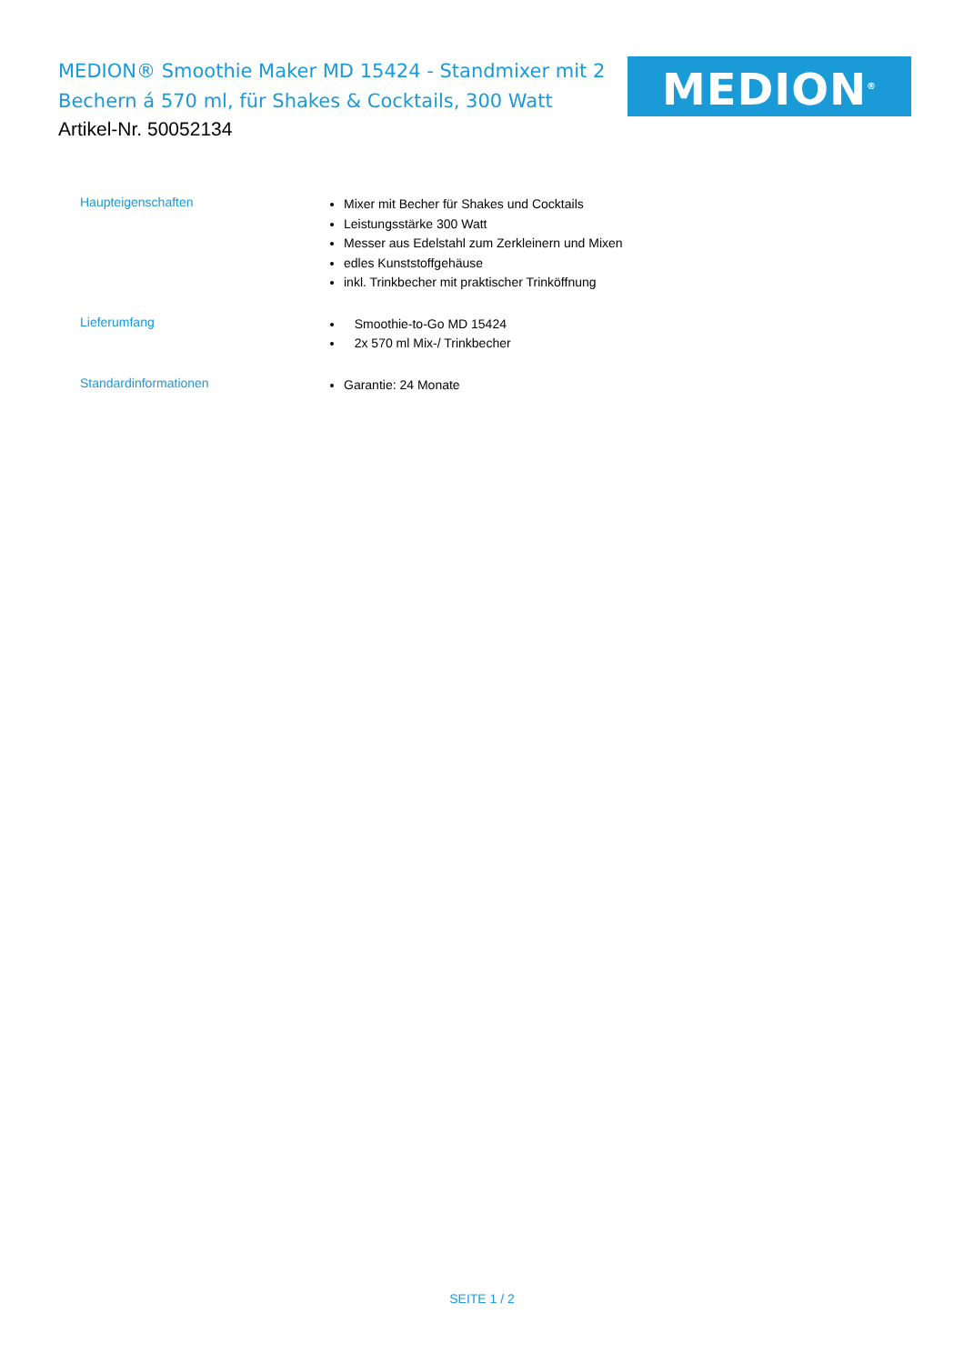MEDION® Smoothie Maker MD 15424 - Standmixer mit 2 Bechern á 570 ml, für Shakes & Cocktails, 300 Watt
MEDION<sup>®</sup>
Artikel-Nr. 50052134
| Haupteigenschaften | Mixer mit Becher für Shakes und Cocktails Leistungsstärke 300 Watt Messer aus Edelstahl zum Zerkleinern und Mixen edles Kunststoffgehäuse inkl. Trinkbecher mit praktischer Trinköffnung |
| Lieferumfang | Smoothie-to-Go MD 15424 2x 570 ml Mix-/ Trinkbecher |
| Standardinformationen | Garantie: 24 Monate |
SEITE 1 / 2